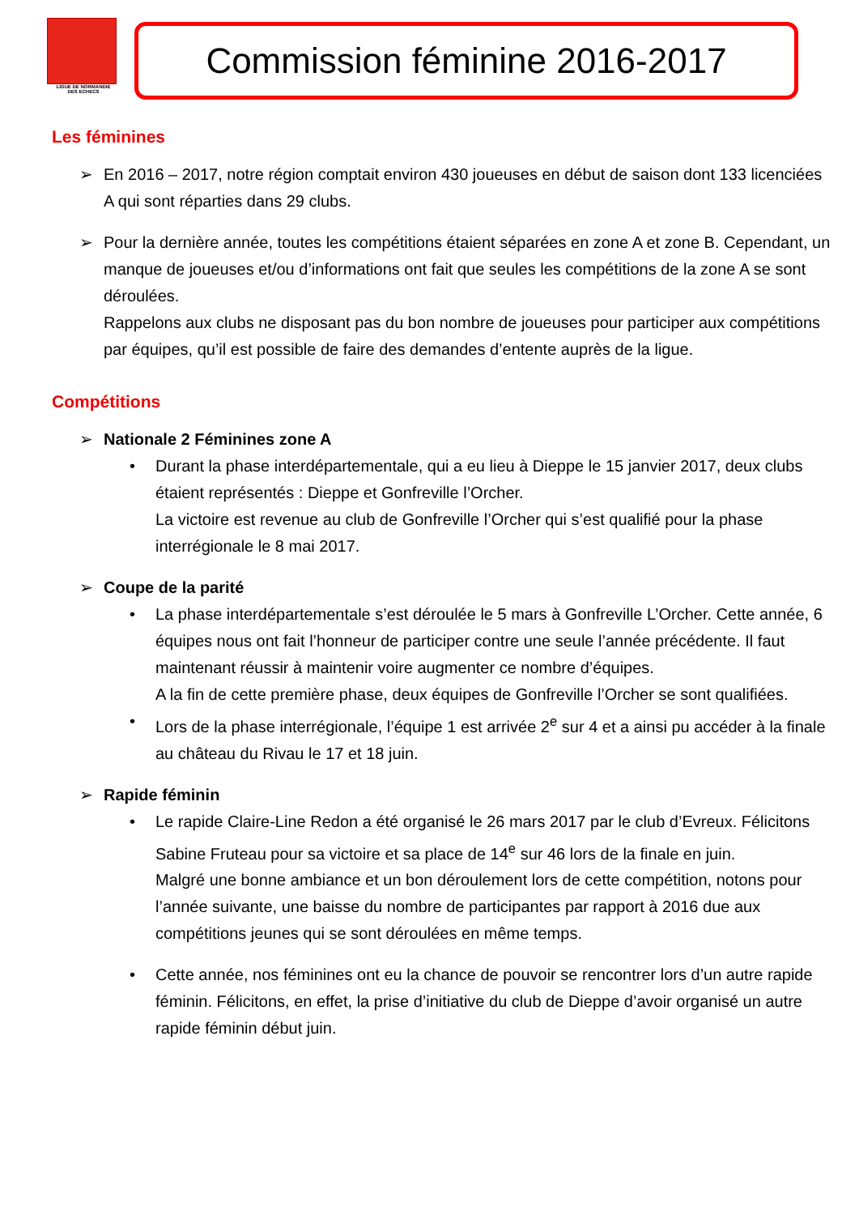LIGUE DE NORMANDIE
DES ECHECS
Commission féminine 2016-2017
Les féminines
➢ En 2016 – 2017, notre région comptait environ 430 joueuses en début de saison dont 133 licenciées A qui sont réparties dans 29 clubs.
➢ Pour la dernière année, toutes les compétitions étaient séparées en zone A et zone B. Cependant, un manque de joueuses et/ou d’informations ont fait que seules les compétitions de la zone A se sont déroulées.
Rappelons aux clubs ne disposant pas du bon nombre de joueuses pour participer aux compétitions par équipes, qu’il est possible de faire des demandes d’entente auprès de la ligue.
Compétitions
➢ Nationale 2 Féminines zone A
• Durant la phase interdépartementale, qui a eu lieu à Dieppe le 15 janvier 2017, deux clubs étaient représentés : Dieppe et Gonfreville l’Orcher.
La victoire est revenue au club de Gonfreville l’Orcher qui s’est qualifié pour la phase interrégionale le 8 mai 2017.
➢ Coupe de la parité
• La phase interdépartementale s’est déroulée le 5 mars à Gonfreville L’Orcher. Cette année, 6 équipes nous ont fait l’honneur de participer contre une seule l’année précédente. Il faut maintenant réussir à maintenir voire augmenter ce nombre d’équipes.
A la fin de cette première phase, deux équipes de Gonfreville l’Orcher se sont qualifiées.
• Lors de la phase interrégionale, l’équipe 1 est arrivée 2<sup>e</sup> sur 4 et a ainsi pu accéder à la finale au château du Rivau le 17 et 18 juin.
➢ Rapide féminin
• Le rapide Claire-Line Redon a été organisé le 26 mars 2017 par le club d’Evreux. Félicitons Sabine Fruteau pour sa victoire et sa place de 14<sup>e</sup> sur 46 lors de la finale en juin.
Malgré une bonne ambiance et un bon déroulement lors de cette compétition, notons pour l’année suivante, une baisse du nombre de participantes par rapport à 2016 due aux compétitions jeunes qui se sont déroulées en même temps.
• Cette année, nos féminines ont eu la chance de pouvoir se rencontrer lors d’un autre rapide féminin. Félicitons, en effet, la prise d’initiative du club de Dieppe d’avoir organisé un autre rapide féminin début juin.